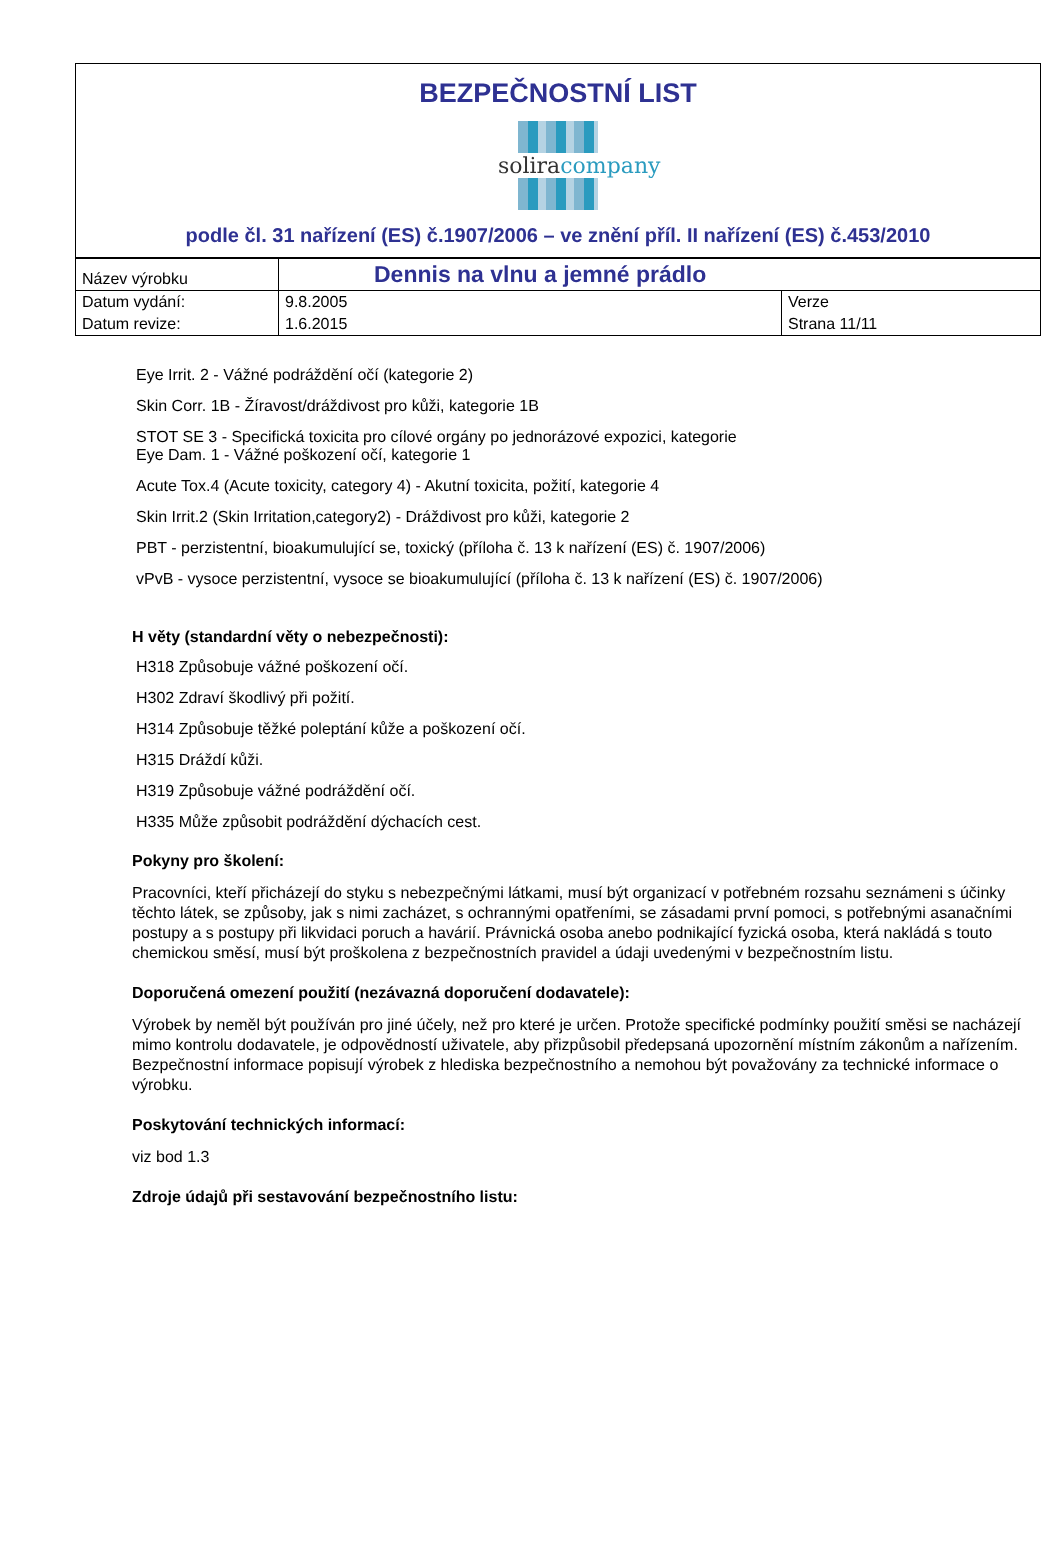BEZPEČNOSTNÍ LIST
soliracompany
podle čl. 31 nařízení (ES) č.1907/2006 – ve znění příl. II nařízení (ES) č.453/2010
| Název výrobku | Dennis na vlnu a jemné prádlo | |
| Datum vydání: | 9.8.2005 | Verze |
| Datum revize: | 1.6.2015 | Strana 11/11 |
Eye Irrit. 2 - Vážné podráždění očí (kategorie 2)
Skin Corr. 1B - Žíravost/dráždivost pro kůži, kategorie 1B
STOT SE 3 - Specifická toxicita pro cílové orgány po jednorázové expozici, kategorie
Eye Dam. 1 - Vážné poškození očí, kategorie 1
Acute Tox.4 (Acute toxicity, category 4) - Akutní toxicita, požití, kategorie 4
Skin Irrit.2 (Skin Irritation,category2) - Dráždivost pro kůži, kategorie 2
PBT - perzistentní, bioakumulující se, toxický (příloha č. 13 k nařízení (ES) č. 1907/2006)
vPvB - vysoce perzistentní, vysoce se bioakumulující (příloha č. 13 k nařízení (ES) č. 1907/2006)
H věty (standardní věty o nebezpečnosti):
H318 Způsobuje vážné poškození očí.
H302 Zdraví škodlivý při požití.
H314 Způsobuje těžké poleptání kůže a poškození očí.
H315 Dráždí kůži.
H319 Způsobuje vážné podráždění očí.
H335 Může způsobit podráždění dýchacích cest.
Pokyny pro školení:
Pracovníci, kteří přicházejí do styku s nebezpečnými látkami, musí být organizací v potřebném rozsahu seznámeni s účinky těchto látek, se způsoby, jak s nimi zacházet, s ochrannými opatřeními, se zásadami první pomoci, s potřebnými asanačními postupy a s postupy při likvidaci poruch a havárií. Právnická osoba anebo podnikající fyzická osoba, která nakládá s touto chemickou směsí, musí být proškolena z bezpečnostních pravidel a údaji uvedenými v bezpečnostním listu.
Doporučená omezení použití (nezávazná doporučení dodavatele):
Výrobek by neměl být používán pro jiné účely, než pro které je určen. Protože specifické podmínky použití směsi se nacházejí mimo kontrolu dodavatele, je odpovědností uživatele, aby přizpůsobil předepsaná upozornění místním zákonům a nařízením. Bezpečnostní informace popisují výrobek z hlediska bezpečnostního a nemohou být považovány za technické informace o výrobku.
Poskytování technických informací:
viz bod 1.3
Zdroje údajů při sestavování bezpečnostního listu: